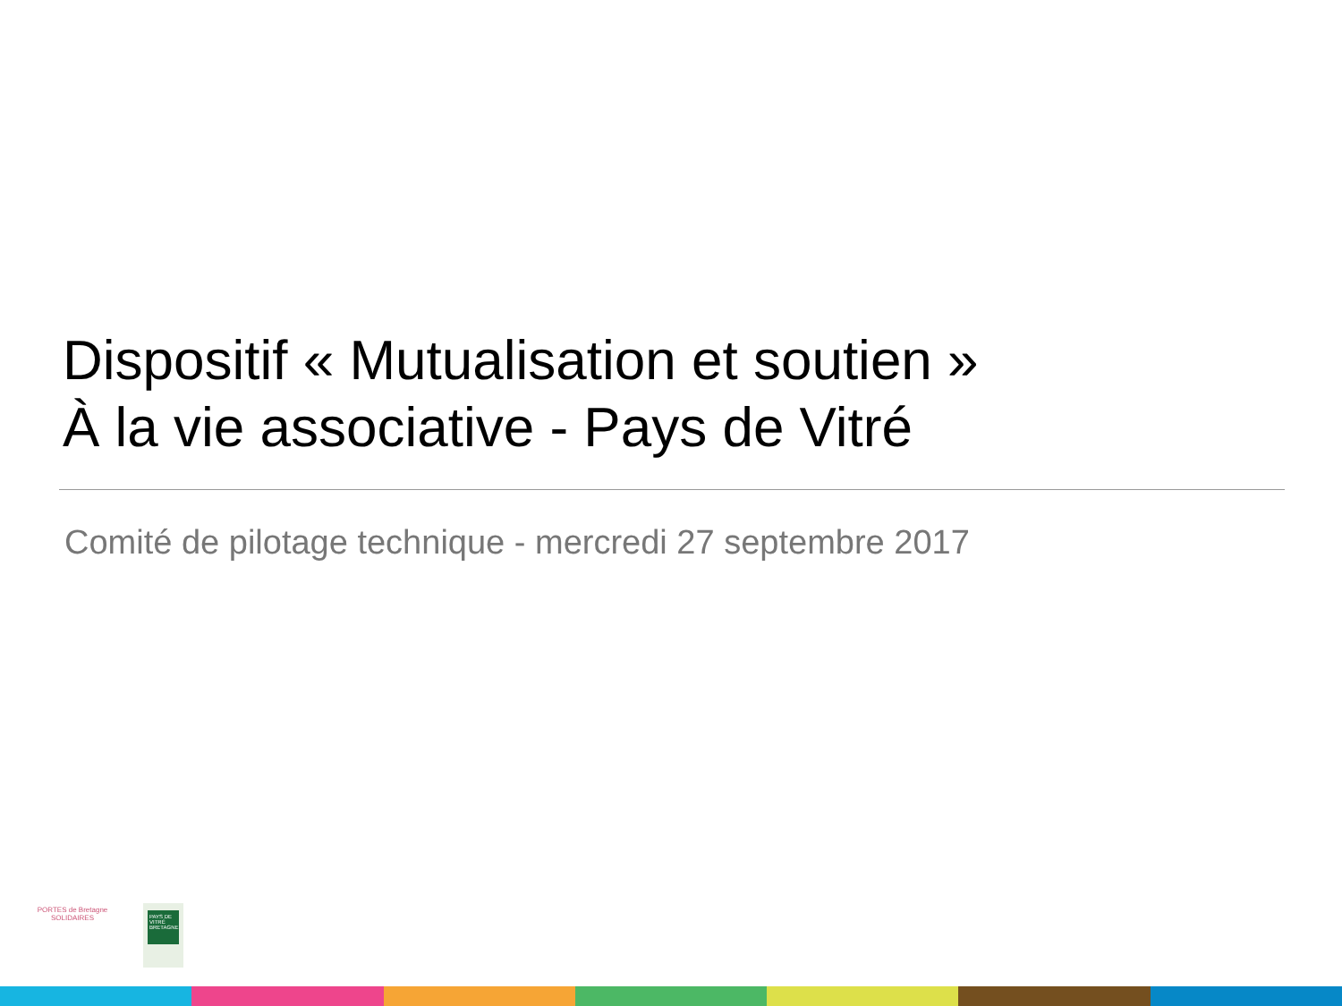Dispositif « Mutualisation et soutien »
À la vie associative - Pays de Vitré
Comité de pilotage technique - mercredi 27 septembre 2017
PORTES de Bretagne SOLIDAIRES
PAYS DE VITRÉ BRETAGNE